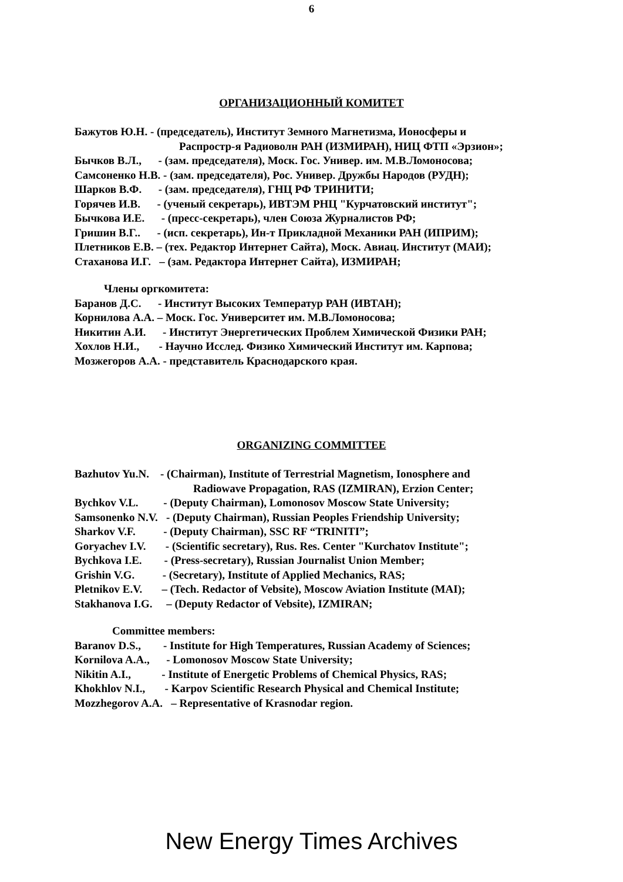6
ОРГАНИЗАЦИОННЫЙ КОМИТЕТ
Бажутов Ю.Н. - (председатель), Институт Земного Магнетизма, Ионосферы и
Распростр-я Радиоволн РАН (ИЗМИРАН), НИЦ ФТП «Эрзион»;
Бычков В.Л., - (зам. председателя), Моск. Гос. Универ. им. М.В.Ломоносова;
Самсоненко Н.В. - (зам. председателя), Рос. Универ. Дружбы Народов (РУДН);
Шарков В.Ф. - (зам. председателя), ГНЦ РФ ТРИНИТИ;
Горячев И.В. - (ученый секретарь), ИВТЭМ РНЦ "Курчатовский институт";
Бычкова И.Е. - (пресс-секретарь), член Союза Журналистов РФ;
Гришин В.Г.. - (исп. секретарь), Ин-т Прикладной Механики РАН (ИПРИМ);
Плетников Е.В. – (тех. Редактор Интернет Сайта), Моск. Авиац. Институт (МАИ);
Стаханова И.Г. – (зам. Редактора Интернет Сайта), ИЗМИРАН;
Члены оргкомитета:
Баранов Д.С. - Институт Высоких Температур РАН (ИВТАН);
Корнилова А.А. – Моск. Гос. Университет им. М.В.Ломоносова;
Никитин А.И. - Институт Энергетических Проблем Химической Физики РАН;
Хохлов Н.И., - Научно Исслед. Физико Химический Институт им. Карпова;
Мозжегоров А.А. - представитель Краснодарского края.
ORGANIZING COMMITTEE
Bazhutov Yu.N. - (Chairman), Institute of Terrestrial Magnetism, Ionosphere and
Radiowave Propagation, RAS (IZMIRAN), Erzion Center;
Bychkov V.L. - (Deputy Chairman), Lomonosov Moscow State University;
Samsonenko N.V. - (Deputy Chairman), Russian Peoples Friendship University;
Sharkov V.F. - (Deputy Chairman), SSC RF “TRINITI”;
Goryachev I.V. - (Scientific secretary), Rus. Res. Center "Kurchatov Institute";
Bychkova I.E. - (Press-secretary), Russian Journalist Union Member;
Grishin V.G. - (Secretary), Institute of Applied Mechanics, RAS;
Pletnikov E.V. – (Tech. Redactor of Vebsite), Moscow Aviation Institute (MAI);
Stakhanova I.G. – (Deputy Redactor of Vebsite), IZMIRAN;
Committee members:
Baranov D.S., - Institute for High Temperatures, Russian Academy of Sciences;
Kornilova A.A., - Lomonosov Moscow State University;
Nikitin A.I., - Institute of Energetic Problems of Chemical Physics, RAS;
Khokhlov N.I., - Karpov Scientific Research Physical and Chemical Institute;
Mozzhegorov A.A. – Representative of Krasnodar region.
New Energy Times Archives